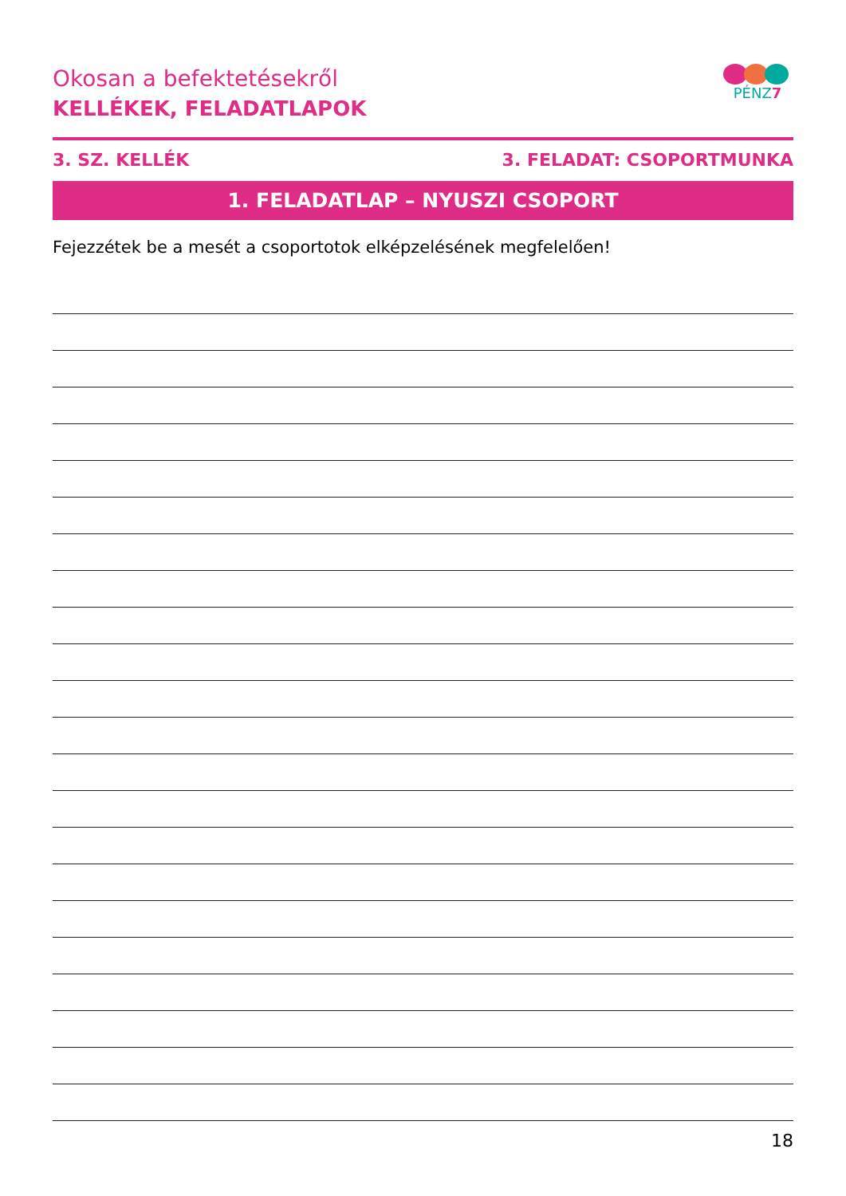Okosan a befektetésekről
KELLÉKEK, FELADATLAPOK
PÉNZ7
3. SZ. KELLÉK 3. FELADAT: CSOPORTMUNKA
1. FELADATLAP – NYUSZI CSOPORT
Fejezzétek be a mesét a csoportotok elképzelésének megfelelően!
18